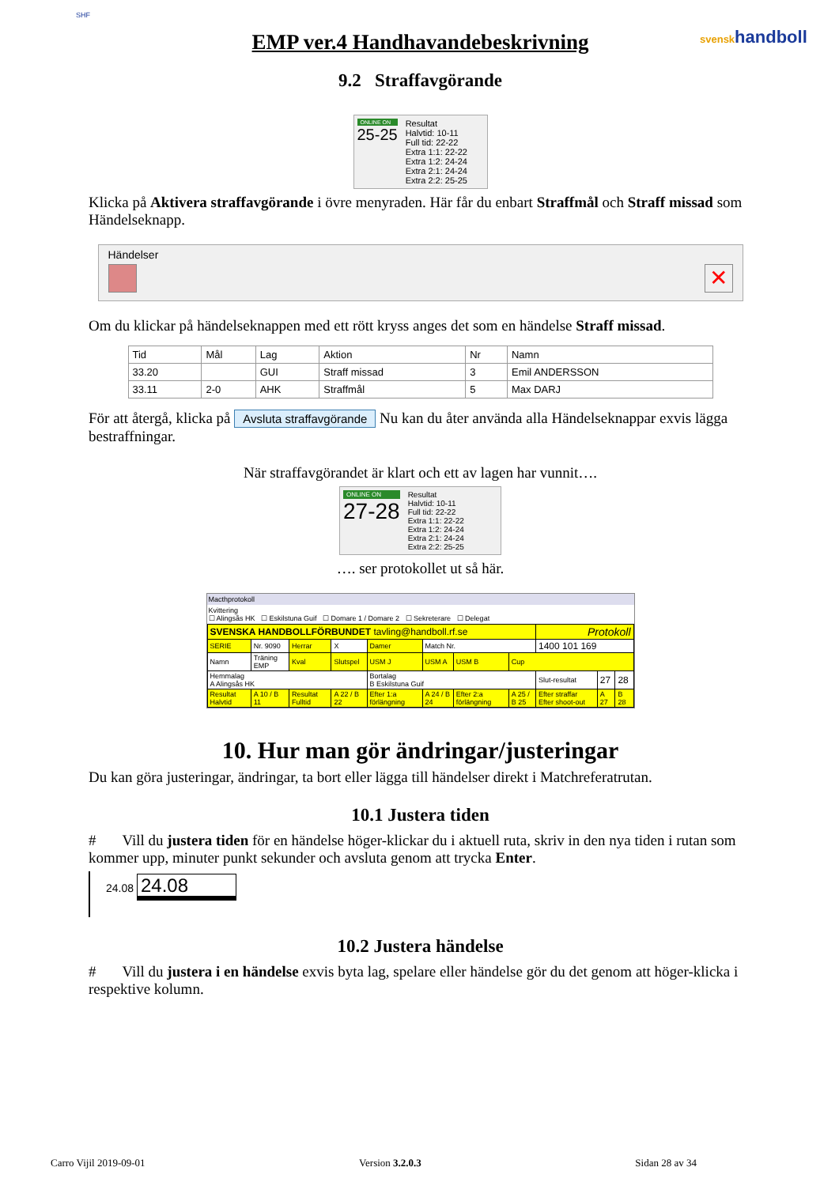EMP ver.4 Handhavandebeskrivning
SHF
svenskhandboll
9.2 Straffavgörande
ONLINE ON
25-25
Resultat
Halvtid: 10-11
Full tid: 22-22
Extra 1:1: 22-22
Extra 1:2: 24-24
Extra 2:1: 24-24
Extra 2:2: 25-25
Klicka på Aktivera straffavgörande i övre menyraden. Här får du enbart Straffmål och Straff missad som Händelseknapp.
Händelser
✕
Om du klickar på händelseknappen med ett rött kryss anges det som en händelse Straff missad.
| Tid | Mål | Lag | Aktion | Nr | Namn |
| --- | --- | --- | --- | --- | --- |
| 33.20 | | GUI | Straff missad | 3 | Emil ANDERSSON |
| 33.11 | 2-0 | AHK | Straffmål | 5 | Max DARJ |
För att återgå, klicka på Avsluta straffavgörande Nu kan du åter använda alla Händelseknappar exvis lägga bestraffningar.
När straffavgörandet är klart och ett av lagen har vunnit….
ONLINE ON
27-28
Resultat
Halvtid: 10-11
Full tid: 22-22
Extra 1:1: 22-22
Extra 1:2: 24-24
Extra 2:1: 24-24
Extra 2:2: 25-25
…. ser protokollet ut så här.
Macthprotokoll
Kvittering
☐ Alingsås HK ☐ Eskilstuna Guif ☐ Domare 1 / Domare 2 ☐ Sekreterare ☐ Delegat
| SVENSKA HANDBOLLFÖRBUNDET tavling@handboll.rf.se | | | | | | | | Protokoll | | |
| SERIE | Nr. 9090 | Herrar | X | Damer | Match Nr. | | | 1400 101 169 | | |
| Namn | Träning EMP | Kval | Slutspel | USM J | USM A | USM B | Cup | | | |
| Hemmalag A Alingsås HK | | | | Bortalag B Eskilstuna Guif | | | | Slut-resultat | 27 | 28 |
| Resultat Halvtid | A 10 / B 11 | Resultat Fulltid | A 22 / B 22 | Efter 1:a förlängning | A 24 / B 24 | Efter 2:a förlängning | A 25 / B 25 | Efter straffar Efter shoot-out | A 27 | B 28 |
10. Hur man gör ändringar/justeringar
Du kan göra justeringar, ändringar, ta bort eller lägga till händelser direkt i Matchreferatrutan.
10.1 Justera tiden
# Vill du justera tiden för en händelse höger-klickar du i aktuell ruta, skriv in den nya tiden i rutan som kommer upp, minuter punkt sekunder och avsluta genom att trycka Enter.
24.08 24.08
10.2 Justera händelse
# Vill du justera i en händelse exvis byta lag, spelare eller händelse gör du det genom att höger-klicka i respektive kolumn.
Carro Vijil 2019-09-01 Version 3.2.0.3 Sidan 28 av 34